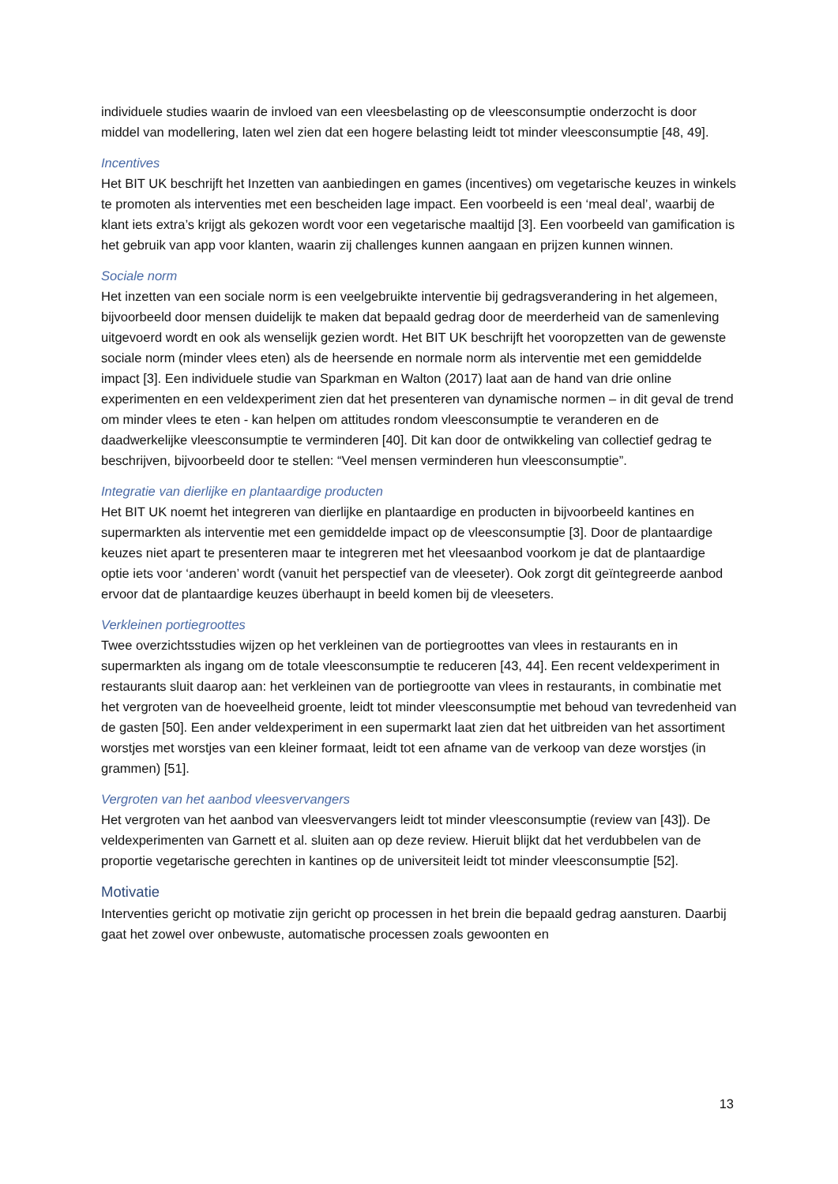individuele studies waarin de invloed van een vleesbelasting op de vleesconsumptie onderzocht is door middel van modellering, laten wel zien dat een hogere belasting leidt tot minder vleesconsumptie [48, 49].
Incentives
Het BIT UK beschrijft het Inzetten van aanbiedingen en games (incentives) om vegetarische keuzes in winkels te promoten als interventies met een bescheiden lage impact. Een voorbeeld is een ‘meal deal’, waarbij de klant iets extra’s krijgt als gekozen wordt voor een vegetarische maaltijd [3]. Een voorbeeld van gamification is het gebruik van app voor klanten, waarin zij challenges kunnen aangaan en prijzen kunnen winnen.
Sociale norm
Het inzetten van een sociale norm is een veelgebruikte interventie bij gedragsverandering in het algemeen, bijvoorbeeld door mensen duidelijk te maken dat bepaald gedrag door de meerderheid van de samenleving uitgevoerd wordt en ook als wenselijk gezien wordt. Het BIT UK beschrijft het vooropzetten van de gewenste sociale norm (minder vlees eten) als de heersende en normale norm als interventie met een gemiddelde impact [3]. Een individuele studie van Sparkman en Walton (2017) laat aan de hand van drie online experimenten en een veldexperiment zien dat het presenteren van dynamische normen – in dit geval de trend om minder vlees te eten - kan helpen om attitudes rondom vleesconsumptie te veranderen en de daadwerkelijke vleesconsumptie te verminderen [40]. Dit kan door de ontwikkeling van collectief gedrag te beschrijven, bijvoorbeeld door te stellen: “Veel mensen verminderen hun vleesconsumptie”.
Integratie van dierlijke en plantaardige producten
Het BIT UK noemt het integreren van dierlijke en plantaardige en producten in bijvoorbeeld kantines en supermarkten als interventie met een gemiddelde impact op de vleesconsumptie [3]. Door de plantaardige keuzes niet apart te presenteren maar te integreren met het vleesaanbod voorkom je dat de plantaardige optie iets voor ‘anderen’ wordt (vanuit het perspectief van de vleeseter). Ook zorgt dit geïntegreerde aanbod ervoor dat de plantaardige keuzes überhaupt in beeld komen bij de vleeseters.
Verkleinen portiegroottes
Twee overzichtsstudies wijzen op het verkleinen van de portiegroottes van vlees in restaurants en in supermarkten als ingang om de totale vleesconsumptie te reduceren [43, 44]. Een recent veldexperiment in restaurants sluit daarop aan: het verkleinen van de portiegrootte van vlees in restaurants, in combinatie met het vergroten van de hoeveelheid groente, leidt tot minder vleesconsumptie met behoud van tevredenheid van de gasten [50]. Een ander veldexperiment in een supermarkt laat zien dat het uitbreiden van het assortiment worstjes met worstjes van een kleiner formaat, leidt tot een afname van de verkoop van deze worstjes (in grammen) [51].
Vergroten van het aanbod vleesvervangers
Het vergroten van het aanbod van vleesvervangers leidt tot minder vleesconsumptie (review van [43]). De veldexperimenten van Garnett et al. sluiten aan op deze review. Hieruit blijkt dat het verdubbelen van de proportie vegetarische gerechten in kantines op de universiteit leidt tot minder vleesconsumptie [52].
Motivatie
Interventies gericht op motivatie zijn gericht op processen in het brein die bepaald gedrag aansturen. Daarbij gaat het zowel over onbewuste, automatische processen zoals gewoonten en
13